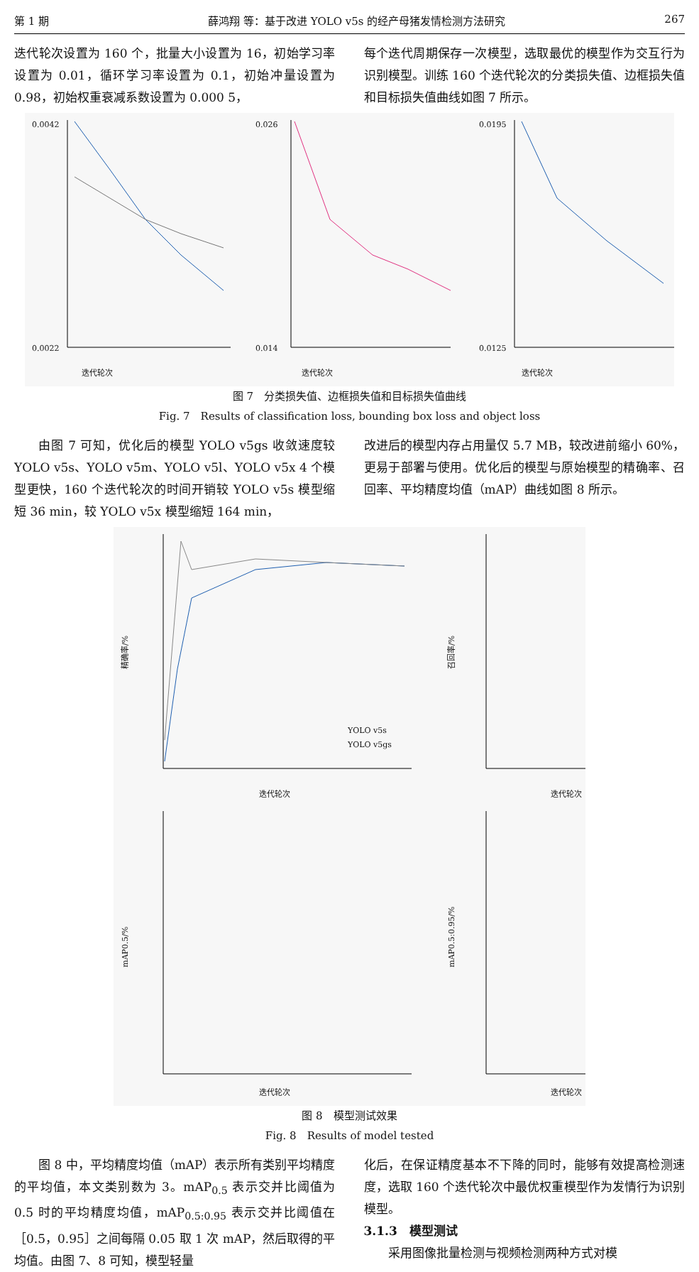第 1 期 薛鸿翔 等：基于改进 YOLO v5s 的经产母猪发情检测方法研究 267
迭代轮次设置为 160 个，批量大小设置为 16，初始学习率设置为 0.01，循环学习率设置为 0.1，初始冲量设置为 0.98，初始权重衰减系数设置为 0.000 5，
每个迭代周期保存一次模型，选取最优的模型作为交互行为识别模型。训练 160 个迭代轮次的分类损失值、边框损失值和目标损失值曲线如图 7 所示。
迭代轮次
迭代轮次
迭代轮次
0.0042
0.0022
0.026
0.014
0.0195
0.0125
图 7　分类损失值、边框损失值和目标损失值曲线
Fig. 7　Results of classification loss, bounding box loss and object loss
由图 7 可知，优化后的模型 YOLO v5gs 收敛速度较 YOLO v5s、YOLO v5m、YOLO v5l、YOLO v5x 4 个模型更快，160 个迭代轮次的时间开销较 YOLO v5s 模型缩短 36 min，较 YOLO v5x 模型缩短 164 min，
改进后的模型内存占用量仅 5.7 MB，较改进前缩小 60%，更易于部署与使用。优化后的模型与原始模型的精确率、召回率、平均精度均值（mAP）曲线如图 8 所示。
精确率/%
召回率/%
mAP0.5/%
mAP0.5:0.95/%
迭代轮次
迭代轮次
迭代轮次
迭代轮次
YOLO v5s
YOLO v5gs
图 8　模型测试效果
Fig. 8　Results of model tested
图 8 中，平均精度均值（mAP）表示所有类别平均精度的平均值，本文类别数为 3。mAP<sub>0.5</sub> 表示交并比阈值为 0.5 时的平均精度均值，mAP<sub>0.5:0.95</sub> 表示交并比阈值在［0.5，0.95］之间每隔 0.05 取 1 次 mAP，然后取得的平均值。由图 7、8 可知，模型轻量
化后，在保证精度基本不下降的同时，能够有效提高检测速度，选取 160 个迭代轮次中最优权重模型作为发情行为识别模型。
3.1.3　模型测试
采用图像批量检测与视频检测两种方式对模